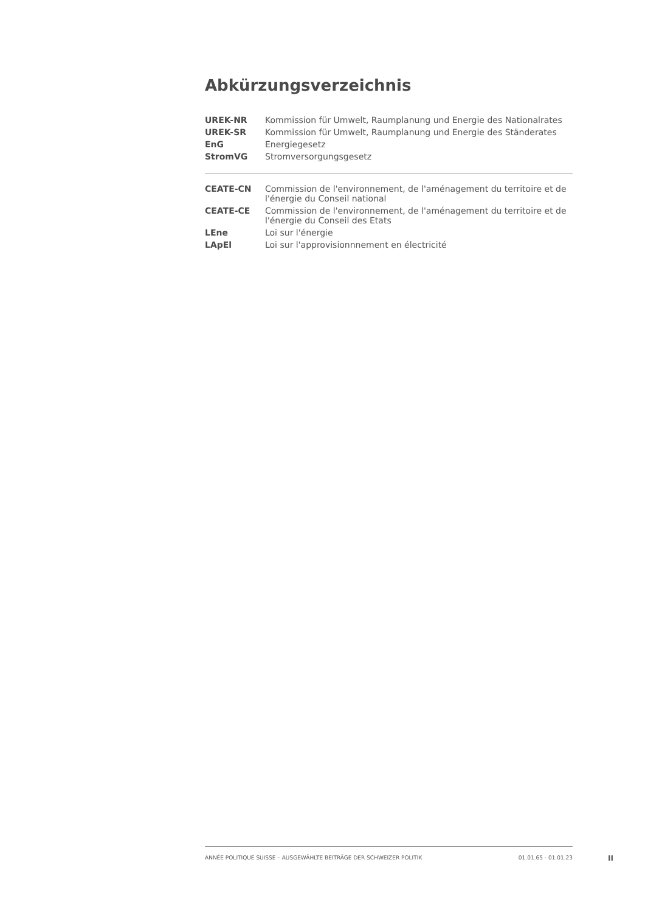Abkürzungsverzeichnis
| UREK-NR | Kommission für Umwelt, Raumplanung und Energie des Nationalrates |
| UREK-SR | Kommission für Umwelt, Raumplanung und Energie des Ständerates |
| EnG | Energiegesetz |
| StromVG | Stromversorgungsgesetz |
| CEATE-CN | Commission de l'environnement, de l'aménagement du territoire et de l'énergie du Conseil national |
| CEATE-CE | Commission de l'environnement, de l'aménagement du territoire et de l'énergie du Conseil des Etats |
| LEne | Loi sur l'énergie |
| LApEl | Loi sur l'approvisionnnement en électricité |
ANNÉE POLITIQUE SUISSE – AUSGEWÄHLTE BEITRÄGE DER SCHWEIZER POLITIK 01.01.65 - 01.01.23
II